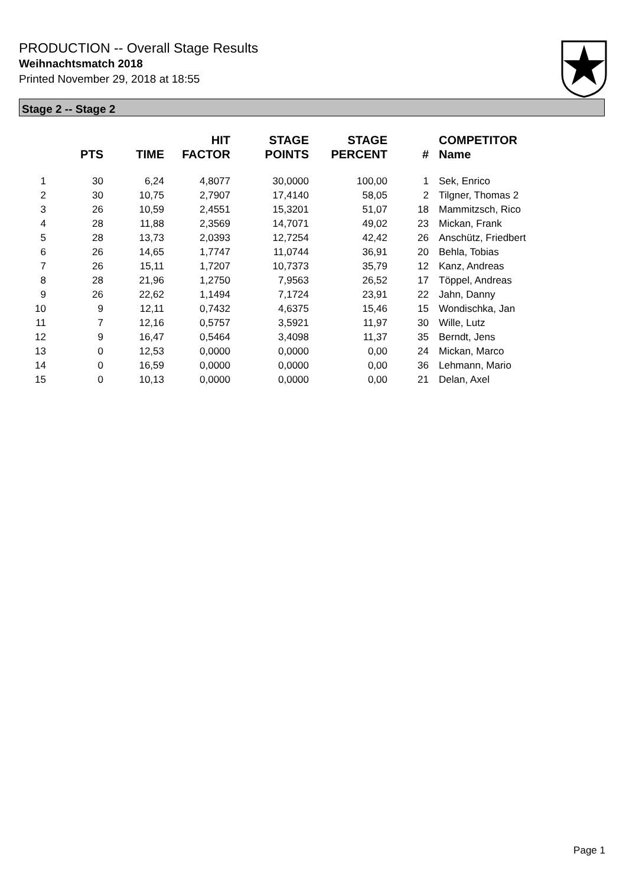PRODUCTION -- Overall Stage Results
Weihnachtsmatch 2018
Printed November 29, 2018 at 18:55
Stage 2 -- Stage 2
| | PTS | TIME | HIT FACTOR | STAGE POINTS | STAGE PERCENT | # | COMPETITOR Name |
| --- | --- | --- | --- | --- | --- | --- | --- |
| 1 | 30 | 6,24 | 4,8077 | 30,0000 | 100,00 | 1 | Sek, Enrico |
| 2 | 30 | 10,75 | 2,7907 | 17,4140 | 58,05 | 2 | Tilgner, Thomas 2 |
| 3 | 26 | 10,59 | 2,4551 | 15,3201 | 51,07 | 18 | Mammitzsch, Rico |
| 4 | 28 | 11,88 | 2,3569 | 14,7071 | 49,02 | 23 | Mickan, Frank |
| 5 | 28 | 13,73 | 2,0393 | 12,7254 | 42,42 | 26 | Anschütz, Friedbert |
| 6 | 26 | 14,65 | 1,7747 | 11,0744 | 36,91 | 20 | Behla, Tobias |
| 7 | 26 | 15,11 | 1,7207 | 10,7373 | 35,79 | 12 | Kanz, Andreas |
| 8 | 28 | 21,96 | 1,2750 | 7,9563 | 26,52 | 17 | Töppel, Andreas |
| 9 | 26 | 22,62 | 1,1494 | 7,1724 | 23,91 | 22 | Jahn, Danny |
| 10 | 9 | 12,11 | 0,7432 | 4,6375 | 15,46 | 15 | Wondischka, Jan |
| 11 | 7 | 12,16 | 0,5757 | 3,5921 | 11,97 | 30 | Wille, Lutz |
| 12 | 9 | 16,47 | 0,5464 | 3,4098 | 11,37 | 35 | Berndt, Jens |
| 13 | 0 | 12,53 | 0,0000 | 0,0000 | 0,00 | 24 | Mickan, Marco |
| 14 | 0 | 16,59 | 0,0000 | 0,0000 | 0,00 | 36 | Lehmann, Mario |
| 15 | 0 | 10,13 | 0,0000 | 0,0000 | 0,00 | 21 | Delan, Axel |
Page 1